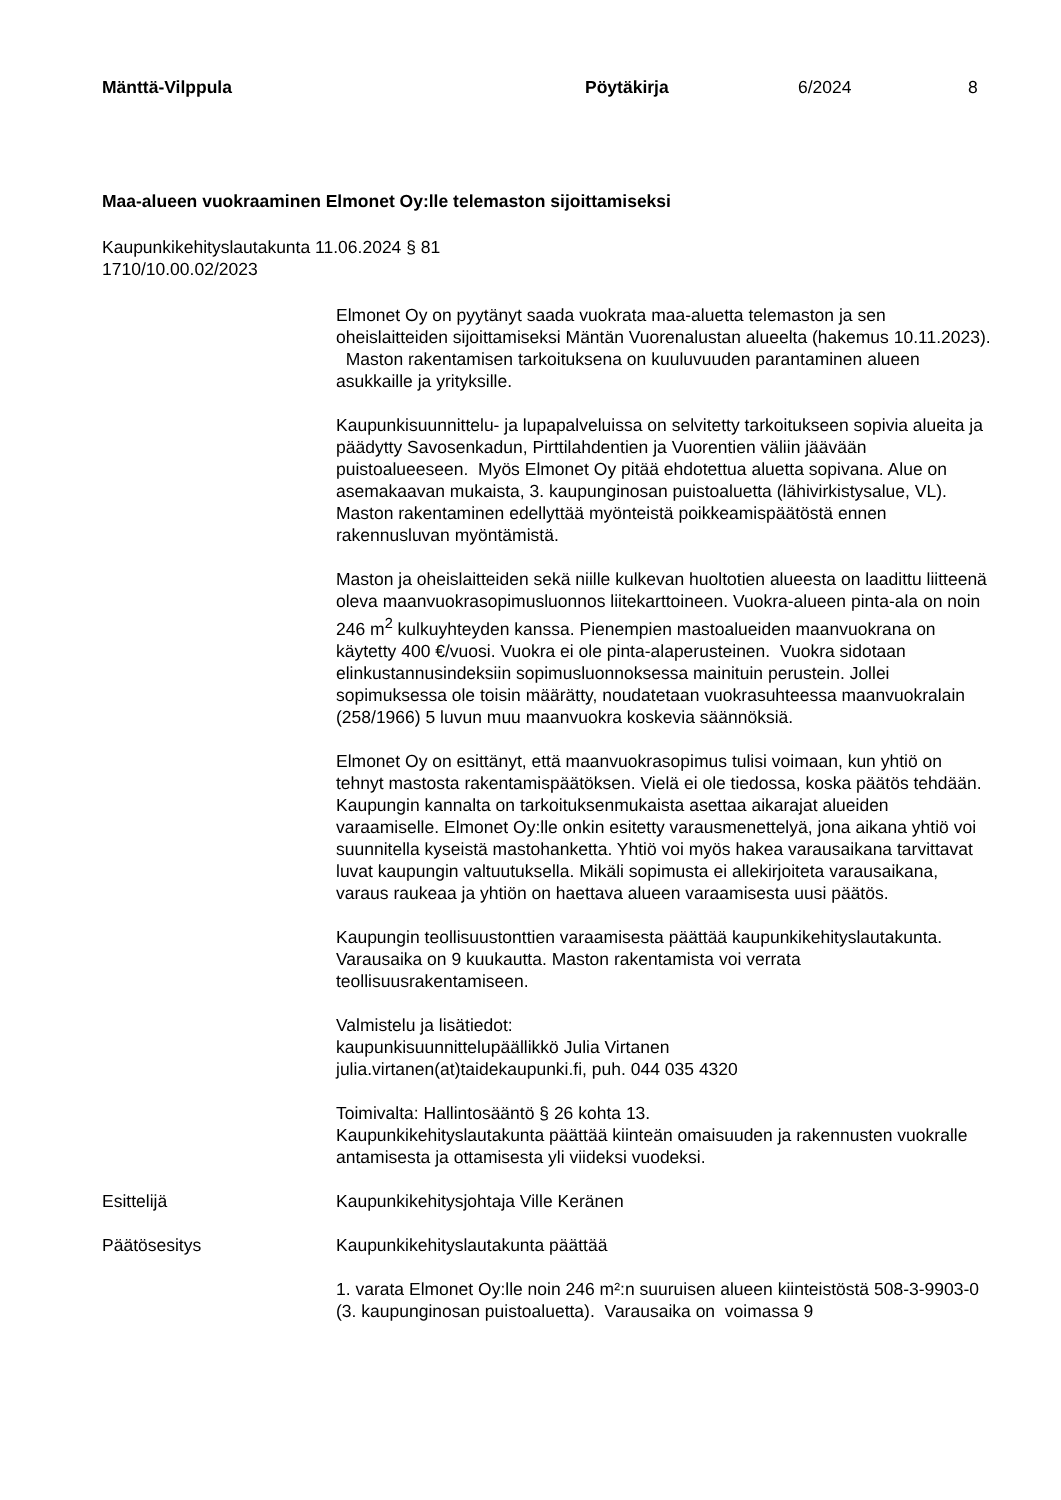Mänttä-Vilppula Pöytäkirja 6/2024 8
Maa-alueen vuokraaminen Elmonet Oy:lle telemaston sijoittamiseksi
Kaupunkikehityslautakunta 11.06.2024 § 81
1710/10.00.02/2023
Elmonet Oy on pyytänyt saada vuokrata maa-aluetta telemaston ja sen oheislaitteiden sijoittamiseksi Mäntän Vuorenalustan alueelta (hakemus 10.11.2023). Maston rakentamisen tarkoituksena on kuuluvuuden parantaminen alueen asukkaille ja yrityksille.
Kaupunkisuunnittelu- ja lupapalveluissa on selvitetty tarkoitukseen sopivia alueita ja päädytty Savosenkadun, Pirttilahdentien ja Vuorentien väliin jäävään puistoalueeseen. Myös Elmonet Oy pitää ehdotettua aluetta sopivana. Alue on asemakaavan mukaista, 3. kaupunginosan puistoaluetta (lähivirkistysalue, VL). Maston rakentaminen edellyttää myönteistä poikkeamispäätöstä ennen rakennusluvan myöntämistä.
Maston ja oheislaitteiden sekä niille kulkevan huoltotien alueesta on laadittu liitteenä oleva maanvuokrasopimusluonnos liitekarttoineen. Vuokra-alueen pinta-ala on noin 246 m<sup>2</sup> kulkuyhteyden kanssa. Pienempien mastoalueiden maanvuokrana on käytetty 400 €/vuosi. Vuokra ei ole pinta-alaperusteinen. Vuokra sidotaan elinkustannusindeksiin sopimusluonnoksessa mainituin perustein. Jollei sopimuksessa ole toisin määrätty, noudatetaan vuokrasuhteessa maanvuokralain (258/1966) 5 luvun muu maanvuokra koskevia säännöksiä.
Elmonet Oy on esittänyt, että maanvuokrasopimus tulisi voimaan, kun yhtiö on tehnyt mastosta rakentamispäätöksen. Vielä ei ole tiedossa, koska päätös tehdään. Kaupungin kannalta on tarkoituksenmukaista asettaa aikarajat alueiden varaamiselle. Elmonet Oy:lle onkin esitetty varausmenettelyä, jona aikana yhtiö voi suunnitella kyseistä mastohanketta. Yhtiö voi myös hakea varausaikana tarvittavat luvat kaupungin valtuutuksella. Mikäli sopimusta ei allekirjoiteta varausaikana, varaus raukeaa ja yhtiön on haettava alueen varaamisesta uusi päätös.
Kaupungin teollisuustonttien varaamisesta päättää kaupunkikehityslautakunta. Varausaika on 9 kuukautta. Maston rakentamista voi verrata teollisuusrakentamiseen.
Valmistelu ja lisätiedot:
kaupunkisuunnittelupäällikkö Julia Virtanen
julia.virtanen(at)taidekaupunki.fi, puh. 044 035 4320
Toimivalta: Hallintosääntö § 26 kohta 13.
Kaupunkikehityslautakunta päättää kiinteän omaisuuden ja rakennusten vuokralle antamisesta ja ottamisesta yli viideksi vuodeksi.
Esittelijä Kaupunkikehitysjohtaja Ville Keränen
Päätösesitys Kaupunkikehityslautakunta päättää
1. varata Elmonet Oy:lle noin 246 m²:n suuruisen alueen kiinteistöstä 508-3-9903-0 (3. kaupunginosan puistoaluetta). Varausaika on voimassa 9